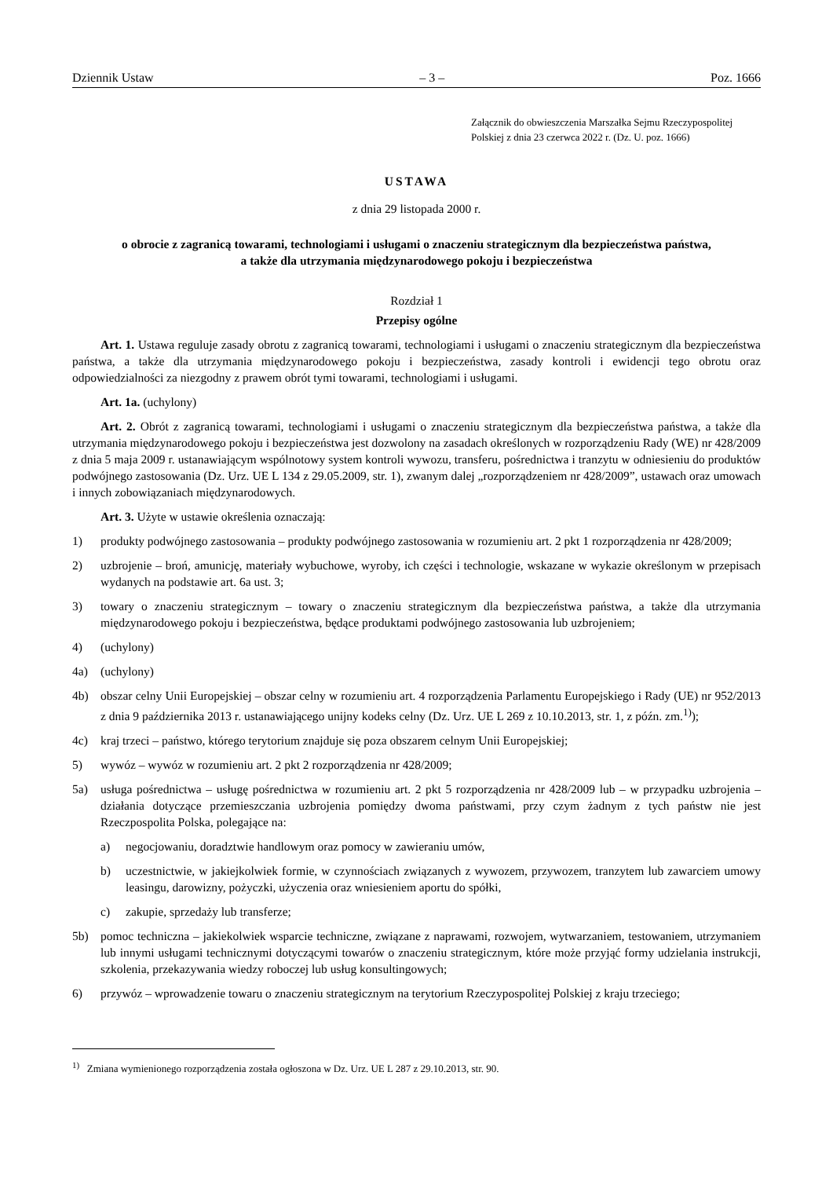Dziennik Ustaw – 3 – Poz. 1666
Załącznik do obwieszczenia Marszałka Sejmu Rzeczypospolitej Polskiej z dnia 23 czerwca 2022 r. (Dz. U. poz. 1666)
USTAWA
z dnia 29 listopada 2000 r.
o obrocie z zagranicą towarami, technologiami i usługami o znaczeniu strategicznym dla bezpieczeństwa państwa,
a także dla utrzymania międzynarodowego pokoju i bezpieczeństwa
Rozdział 1
Przepisy ogólne
Art. 1. Ustawa reguluje zasady obrotu z zagranicą towarami, technologiami i usługami o znaczeniu strategicznym dla bezpieczeństwa państwa, a także dla utrzymania międzynarodowego pokoju i bezpieczeństwa, zasady kontroli i ewidencji tego obrotu oraz odpowiedzialności za niezgodny z prawem obrót tymi towarami, technologiami i usługami.
Art. 1a. (uchylony)
Art. 2. Obrót z zagranicą towarami, technologiami i usługami o znaczeniu strategicznym dla bezpieczeństwa państwa, a także dla utrzymania międzynarodowego pokoju i bezpieczeństwa jest dozwolony na zasadach określonych w rozporządzeniu Rady (WE) nr 428/2009 z dnia 5 maja 2009 r. ustanawiającym wspólnotowy system kontroli wywozu, transferu, pośrednictwa i tranzytu w odniesieniu do produktów podwójnego zastosowania (Dz. Urz. UE L 134 z 29.05.2009, str. 1), zwanym dalej „rozporządzeniem nr 428/2009”, ustawach oraz umowach i innych zobowiązaniach międzynarodowych.
Art. 3. Użyte w ustawie określenia oznaczają:
1) produkty podwójnego zastosowania – produkty podwójnego zastosowania w rozumieniu art. 2 pkt 1 rozporządzenia nr 428/2009;
2) uzbrojenie – broń, amunicję, materiały wybuchowe, wyroby, ich części i technologie, wskazane w wykazie określonym w przepisach wydanych na podstawie art. 6a ust. 3;
3) towary o znaczeniu strategicznym – towary o znaczeniu strategicznym dla bezpieczeństwa państwa, a także dla utrzymania międzynarodowego pokoju i bezpieczeństwa, będące produktami podwójnego zastosowania lub uzbrojeniem;
4) (uchylony)
4a) (uchylony)
4b) obszar celny Unii Europejskiej – obszar celny w rozumieniu art. 4 rozporządzenia Parlamentu Europejskiego i Rady (UE) nr 952/2013 z dnia 9 października 2013 r. ustanawiającego unijny kodeks celny (Dz. Urz. UE L 269 z 10.10.2013, str. 1, z późn. zm.<sup>1)</sup>);
4c) kraj trzeci – państwo, którego terytorium znajduje się poza obszarem celnym Unii Europejskiej;
5) wywóz – wywóz w rozumieniu art. 2 pkt 2 rozporządzenia nr 428/2009;
5a) usługa pośrednictwa – usługę pośrednictwa w rozumieniu art. 2 pkt 5 rozporządzenia nr 428/2009 lub – w przypadku uzbrojenia – działania dotyczące przemieszczania uzbrojenia pomiędzy dwoma państwami, przy czym żadnym z tych państw nie jest Rzeczpospolita Polska, polegające na:
a) negocjowaniu, doradztwie handlowym oraz pomocy w zawieraniu umów,
b) uczestnictwie, w jakiejkolwiek formie, w czynnościach związanych z wywozem, przywozem, tranzytem lub zawarciem umowy leasingu, darowizny, pożyczki, użyczenia oraz wniesieniem aportu do spółki,
c) zakupie, sprzedaży lub transferze;
5b) pomoc techniczna – jakiekolwiek wsparcie techniczne, związane z naprawami, rozwojem, wytwarzaniem, testowaniem, utrzymaniem lub innymi usługami technicznymi dotyczącymi towarów o znaczeniu strategicznym, które może przyjąć formy udzielania instrukcji, szkolenia, przekazywania wiedzy roboczej lub usług konsultingowych;
6) przywóz – wprowadzenie towaru o znaczeniu strategicznym na terytorium Rzeczypospolitej Polskiej z kraju trzeciego;
<sup>1)</sup> Zmiana wymienionego rozporządzenia została ogłoszona w Dz. Urz. UE L 287 z 29.10.2013, str. 90.